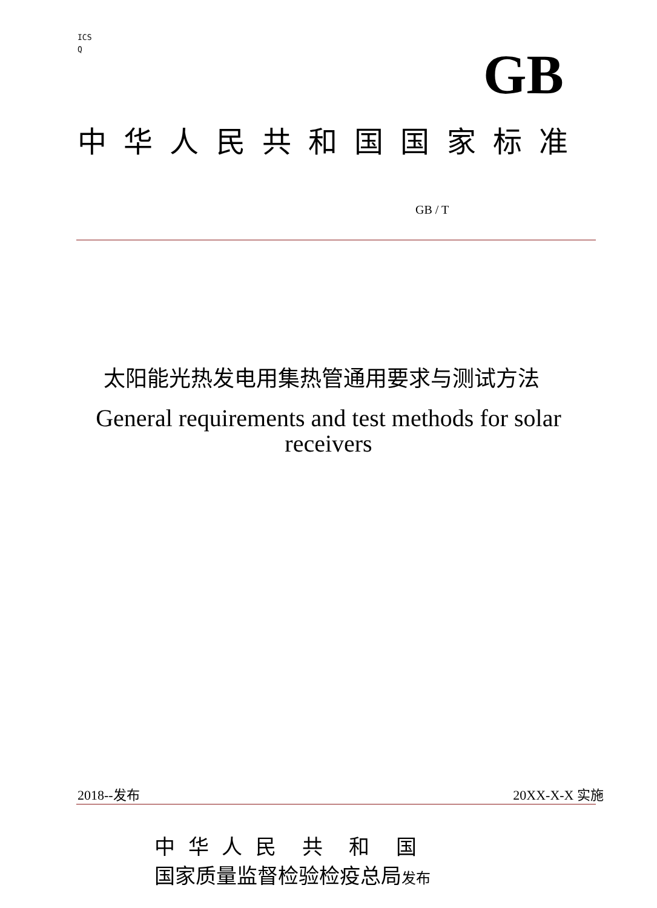ICS
Q
GB
中 华 人 民 共 和 国 国 家 标 准
GB / T
太阳能光热发电用集热管通用要求与测试方法
General requirements and test methods for solar
receivers
2018--发布 20XX-X-X 实施
中 华 人 民 共 和 国
国家质量监督检验检疫总局发布